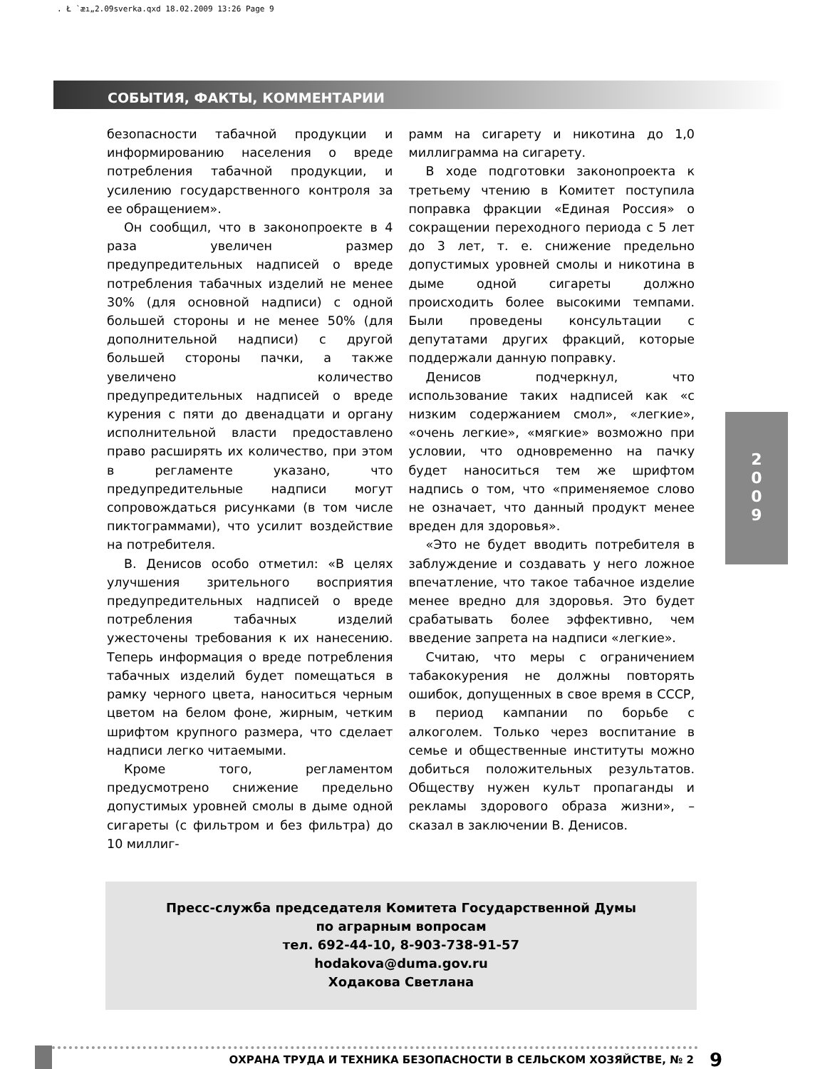. Ł `æı„2.09sverka.qxd 18.02.2009 13:26 Page 9
СОБЫТИЯ, ФАКТЫ, КОММЕНТАРИИ
безопасности табачной продукции и информированию населения о вреде потребления табачной продукции, и усилению государственного контроля за ее обращением».
Он сообщил, что в законопроекте в 4 раза увеличен размер предупредительных надписей о вреде потребления табачных изделий не менее 30% (для основной надписи) с одной большей стороны и не менее 50% (для дополнительной надписи) с другой большей стороны пачки, а также увеличено количество предупредительных надписей о вреде курения с пяти до двенадцати и органу исполнительной власти предоставлено право расширять их количество, при этом в регламенте указано, что предупредительные надписи могут сопровождаться рисунками (в том числе пиктограммами), что усилит воздействие на потребителя.
В. Денисов особо отметил: «В целях улучшения зрительного восприятия предупредительных надписей о вреде потребления табачных изделий ужесточены требования к их нанесению. Теперь информация о вреде потребления табачных изделий будет помещаться в рамку черного цвета, наноситься черным цветом на белом фоне, жирным, четким шрифтом крупного размера, что сделает надписи легко читаемыми.
Кроме того, регламентом предусмотрено снижение предельно допустимых уровней смолы в дыме одной сигареты (с фильтром и без фильтра) до 10 миллиг-
рамм на сигарету и никотина до 1,0 миллиграмма на сигарету.
В ходе подготовки законопроекта к третьему чтению в Комитет поступила поправка фракции «Единая Россия» о сокращении переходного периода с 5 лет до 3 лет, т. е. снижение предельно допустимых уровней смолы и никотина в дыме одной сигареты должно происходить более высокими темпами. Были проведены консультации с депутатами других фракций, которые поддержали данную поправку.
Денисов подчеркнул, что использование таких надписей как «с низким содержанием смол», «легкие», «очень легкие», «мягкие» возможно при условии, что одновременно на пачку будет наноситься тем же шрифтом надпись о том, что «применяемое слово не означает, что данный продукт менее вреден для здоровья».
«Это не будет вводить потребителя в заблуждение и создавать у него ложное впечатление, что такое табачное изделие менее вредно для здоровья. Это будет срабатывать более эффективно, чем введение запрета на надписи «легкие».
Считаю, что меры с ограничением табакокурения не должны повторять ошибок, допущенных в свое время в СССР, в период кампании по борьбе с алкоголем. Только через воспитание в семье и общественные институты можно добиться положительных результатов. Обществу нужен культ пропаганды и рекламы здорового образа жизни», – сказал в заключении В. Денисов.
Пресс-служба председателя Комитета Государственной Думы
по аграрным вопросам
тел. 692-44-10, 8-903-738-91-57
hodakova@duma.gov.ru
Ходакова Светлана
ОХРАНА ТРУДА И ТЕХНИКА БЕЗОПАСНОСТИ В СЕЛЬСКОМ ХОЗЯЙСТВЕ, № 2
9
2
0
0
9